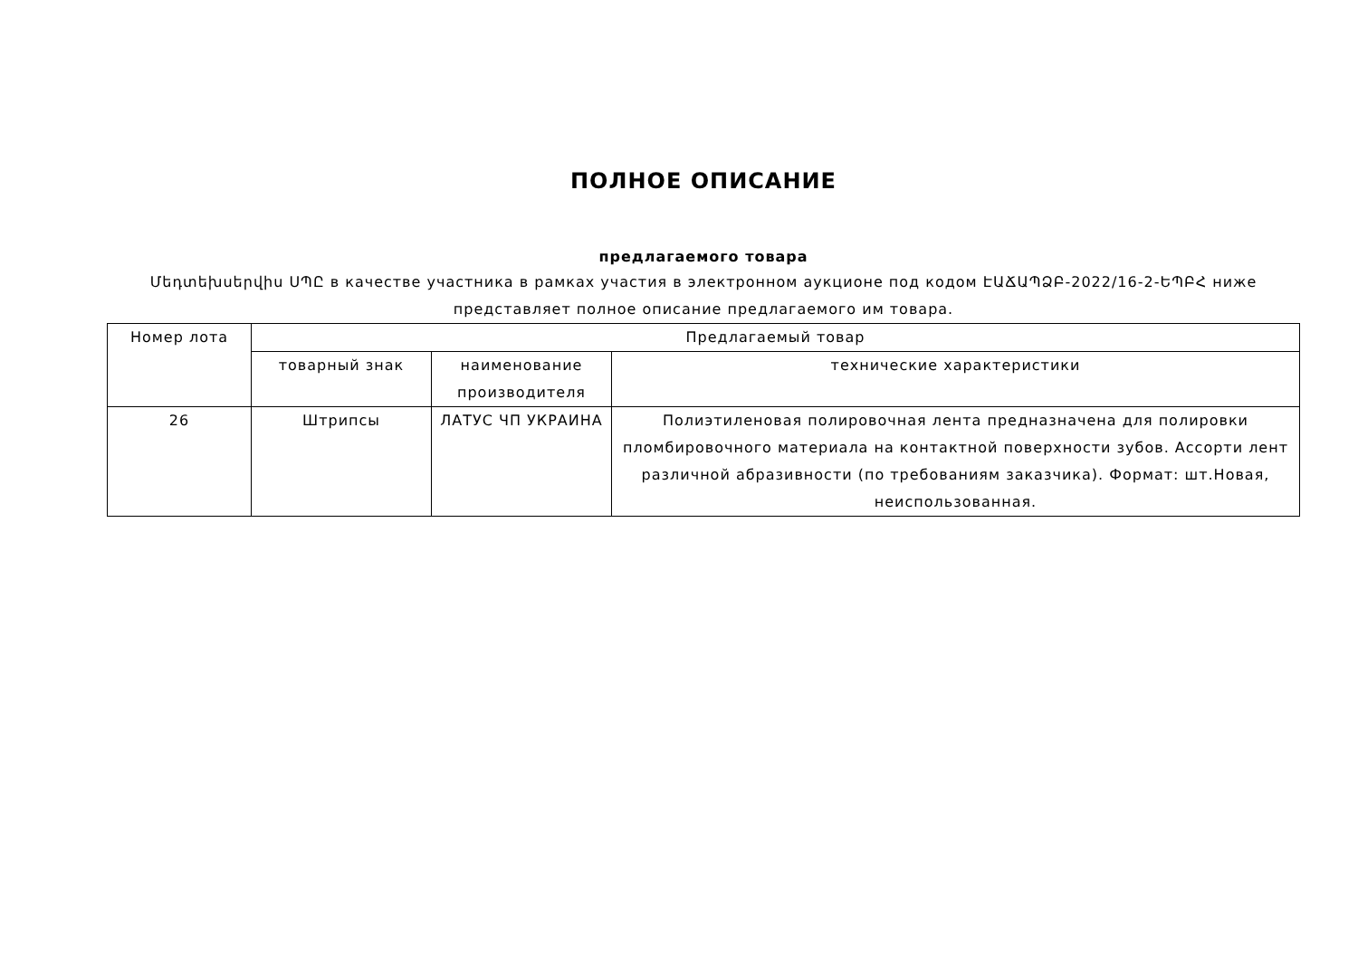ПОЛНОЕ ОПИСАНИЕ
предлагаемого товара
Մեդտեխսերվիս ՍՊԸ в качестве участника в рамках участия в электронном аукционе под кодом ԷԱՃԱՊՁԲ-2022/16-2-ԵՊԲՀ ниже представляет полное описание предлагаемого им товара.
| Номер лота | Предлагаемый товар | | |
| --- | --- | --- | --- |
| | товарный знак | наименование производителя | технические характеристики |
| 26 | Штрипсы | ЛАТУС ЧП УКРАИНА | Полиэтиленовая полировочная лента предназначена для полировки пломбировочного материала на контактной поверхности зубов. Ассорти лент различной абразивности (по требованиям заказчика). Формат: шт.Новая, неиспользованная. |